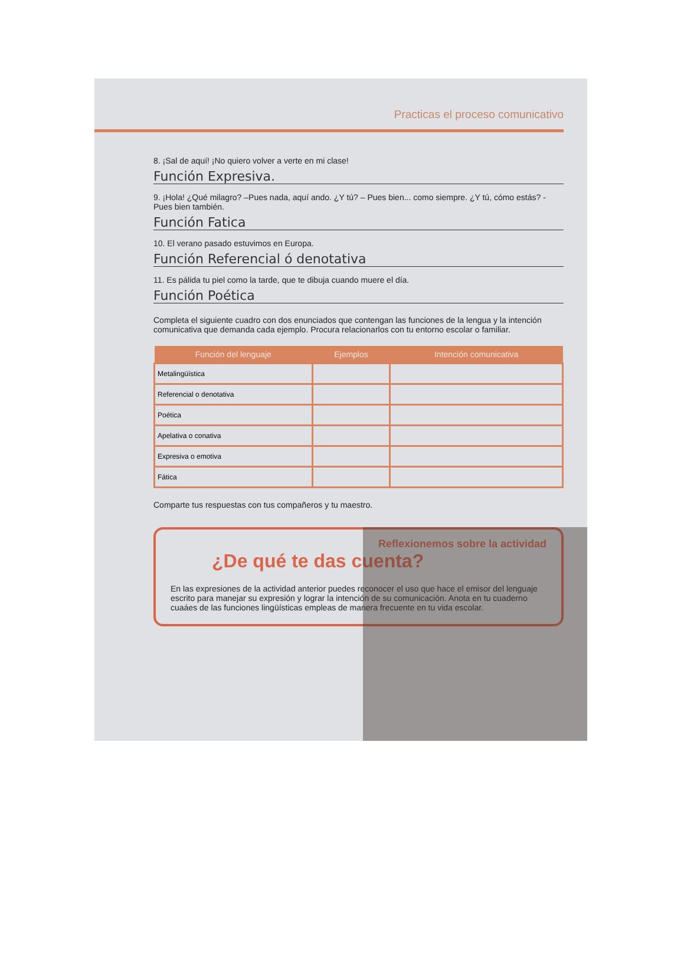Practicas el proceso comunicativo
8. ¡Sal de aquí! ¡No quiero volver a verte en mi clase!
Función Expresiva.
9. ¡Hola! ¿Qué milagro? –Pues nada, aquí ando. ¿Y tú? – Pues bien... como siempre. ¿Y tú, cómo estás? - Pues bien también.
Función Fatica
10. El verano pasado estuvimos en Europa.
Función Referencial ó denotativa
11. Es pálida tu piel como la tarde, que te dibuja cuando muere el día.
Función Poética
Completa el siguiente cuadro con dos enunciados que contengan las funciones de la lengua y la intención comunicativa que demanda cada ejemplo. Procura relacionarlos con tu entorno escolar o familiar.
| Función del lenguaje | Ejemplos | Intención comunicativa |
| --- | --- | --- |
| Metalingüística | | |
| Referencial o denotativa | | |
| Poética | | |
| Apelativa o conativa | | |
| Expresiva o emotiva | | |
| Fática | | |
Comparte tus respuestas con tus compañeros y tu maestro.
Reflexionemos sobre la actividad
¿De qué te das cuenta?
En las expresiones de la actividad anterior puedes reconocer el uso que hace el emisor del lenguaje escrito para manejar su expresión y lograr la intención de su comunicación. Anota en tu cuaderno cuaáes de las funciones lingüísticas empleas de manera frecuente en tu vida escolar.